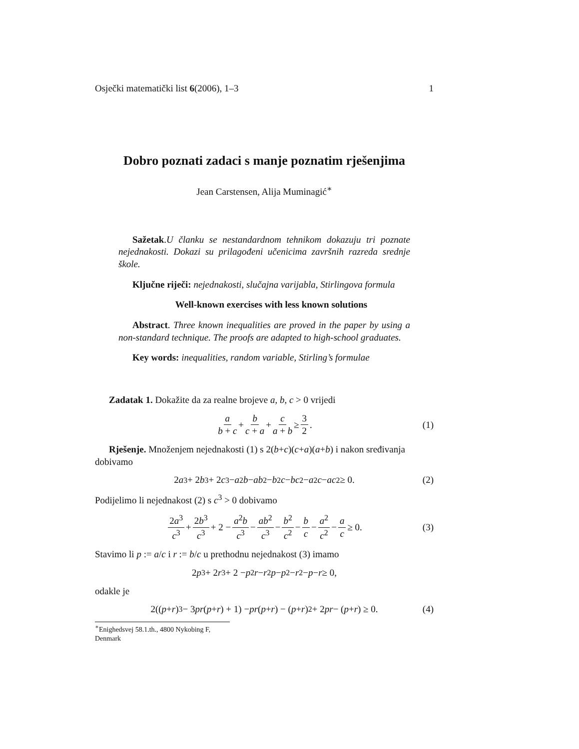Osječki matematički list 6(2006), 1–3 1
Dobro poznati zadaci s manje poznatim rješenjima
Jean Carstensen, Alija Muminagić<sup>∗</sup>
Sažetak.U članku se nestandardnom tehnikom dokazuju tri poznate nejednakosti. Dokazi su prilagođeni učenicima završnih razreda srednje škole.
Ključne riječi: nejednakosti, slučajna varijabla, Stirlingova formula
Well-known exercises with less known solutions
Abstract. Three known inequalities are proved in the paper by using a non-standard technique. The proofs are adapted to high-school graduates.
Key words: inequalities, random variable, Stirling’s formulae
Zadatak 1. Dokažite da za realne brojeve a, b, c > 0 vrijedi
a b + c + b c + a + c a + b ≥ 3 2. (1)
Rješenje. Množenjem nejednakosti (1) s 2(b+c)(c+a)(a+b) i nakon sređivanja dobivamo
2 a<sup>3</sup> + 2 b<sup>3</sup> + 2 c<sup>3</sup> − a<sup>2</sup> b − ab<sup>2</sup> − b<sup>2</sup> c − bc<sup>2</sup> − a<sup>2</sup> c − ac<sup>2</sup> ≥ 0. (2)
Podijelimo li nejednakost (2) s c<sup>3</sup> > 0 dobivamo
2a<sup>3</sup> c<sup>3</sup> + 2b<sup>3</sup> c<sup>3</sup> + 2 − a<sup>2</sup>b c<sup>3</sup> − ab<sup>2</sup> c<sup>3</sup> − b<sup>2</sup> c<sup>2</sup> − b c − a<sup>2</sup> c<sup>2</sup> − a c ≥ 0. (3)
Stavimo li p := a/c i r := b/c u prethodnu nejednakost (3) imamo
2 p<sup>3</sup> + 2 r<sup>3</sup> + 2 − p<sup>2</sup> r − r<sup>2</sup> p − p<sup>2</sup> − r<sup>2</sup> − p − r ≥ 0,
odakle je
2((p + r)<sup>3</sup> − 3 pr (p + r) + 1) − pr (p + r) − (p + r)<sup>2</sup> + 2 pr − (p + r) ≥ 0. (4)
<sup>∗</sup>Enighedsvej 58.1.th., 4800 Nykobing F, Denmark